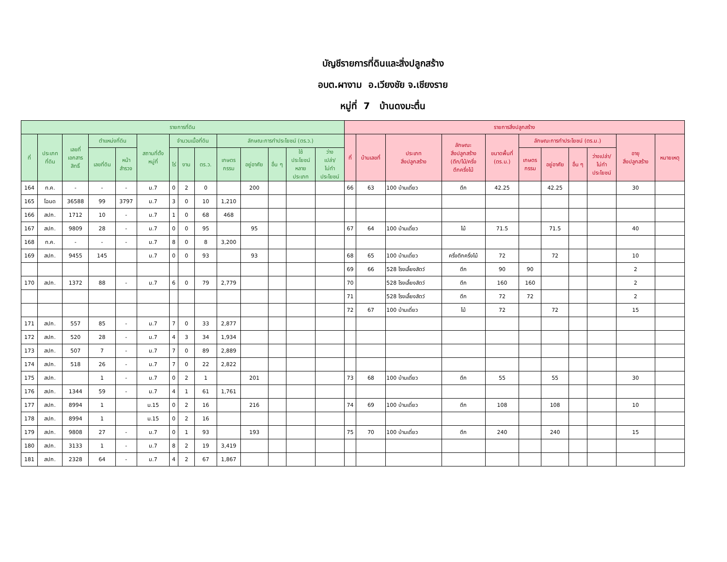บัญชีรายการที่ดินและสิ่งปลูกสร้าง
อบต.ผางาม อ.เวียงชัย จ.เชียงราย
หมู่ที่ 7 บ้านดงมะตื่น
| รายการที่ดิน | | | | | | | | | | | | | | รายการสิ่งปลูกสร้าง | | | | | | | | | | |
| --- | --- | --- | --- | --- | --- | --- | --- | --- | --- | --- | --- | --- | --- | --- | --- | --- | --- | --- | --- | --- | --- | --- | --- | --- |
| ที่ | ประเภท ที่ดิน | เลขที่ เอกสาร สิทธิ์ | ตำแหน่งที่ดิน | | สถานที่ตั้ง หมู่ที่ | จำนวนเนื้อที่ดิน | | | ลักษณะการทำประโยชน์ (ตร.ว.) | | | | | ที่ | บ้านเลขที่ | ประเภท สิ่งปลูกสร้าง | ลักษณะ สิ่งปลูกสร้าง (ตึก/ไม้/ครึ่ง ตึกครึ่งไม้ | ขนาดพื้นที่ (ตร.ม.) | ลักษณะการทำประโยชน์ (ตร.ม.) | | | | อายุ สิ่งปลูกสร้าง | หมายเหตุ |
| | | | เลขที่ดิน | หน้า สำรวจ | | ไร่ | งาน | ตร.ว. | เกษตร กรรม | อยู่อาศัย | อื่น ๆ | ใช้ ประโยชน์ หลาย ประเภท | ว่าง เปล่า/ ไม่ทำ ประโยชน์ | | | | | | เกษตร กรรม | อยู่อาศัย | อื่น ๆ | ว่างเปล่า/ ไม่ทำ ประโยชน์ | | |
| 164 | ท.ค. | - | - | - | ม.7 | 0 | 2 | 0 | | 200 | | | | 66 | 63 | 100 บ้านเดี่ยว | ตึก | 42.25 | | 42.25 | | | 30 | |
| 165 | โฉนด | 36588 | 99 | 3797 | ม.7 | 3 | 0 | 10 | 1,210 | | | | | | | | | | | | | | | |
| 166 | สปก. | 1712 | 10 | - | ม.7 | 1 | 0 | 68 | 468 | | | | | | | | | | | | | | | |
| 167 | สปก. | 9809 | 28 | - | ม.7 | 0 | 0 | 95 | | 95 | | | | 67 | 64 | 100 บ้านเดี่ยว | ไม้ | 71.5 | | 71.5 | | | 40 | |
| 168 | ท.ค. | - | - | - | ม.7 | 8 | 0 | 8 | 3,200 | | | | | | | | | | | | | | | |
| 169 | สปก. | 9455 | 145 | | ม.7 | 0 | 0 | 93 | | 93 | | | | 68 | 65 | 100 บ้านเดี่ยว | ครึ่งตึกครึ่งไม้ | 72 | | 72 | | | 10 | |
| | | | | | | | | | | | | | | 69 | 66 | 528 โรงเลี้ยงสัตว์ | ตึก | 90 | 90 | | | | 2 | |
| 170 | สปก. | 1372 | 88 | - | ม.7 | 6 | 0 | 79 | 2,779 | | | | | 70 | | 528 โรงเลี้ยงสัตว์ | ตึก | 160 | 160 | | | | 2 | |
| | | | | | | | | | | | | | | 71 | | 528 โรงเลี้ยงสัตว์ | ตึก | 72 | 72 | | | | 2 | |
| | | | | | | | | | | | | | | 72 | 67 | 100 บ้านเดี่ยว | ไม้ | 72 | | 72 | | | 15 | |
| 171 | สปก. | 557 | 85 | - | ม.7 | 7 | 0 | 33 | 2,877 | | | | | | | | | | | | | | | |
| 172 | สปก. | 520 | 28 | - | ม.7 | 4 | 3 | 34 | 1,934 | | | | | | | | | | | | | | | |
| 173 | สปก. | 507 | 7 | - | ม.7 | 7 | 0 | 89 | 2,889 | | | | | | | | | | | | | | | |
| 174 | สปก. | 518 | 26 | - | ม.7 | 7 | 0 | 22 | 2,822 | | | | | | | | | | | | | | | |
| 175 | สปก. | | 1 | - | ม.7 | 0 | 2 | 1 | | 201 | | | | 73 | 68 | 100 บ้านเดี่ยว | ตึก | 55 | | 55 | | | 30 | |
| 176 | สปก. | 1344 | 59 | - | ม.7 | 4 | 1 | 61 | 1,761 | | | | | | | | | | | | | | | |
| 177 | สปก. | 8994 | 1 | | ม.15 | 0 | 2 | 16 | | 216 | | | | 74 | 69 | 100 บ้านเดี่ยว | ตึก | 108 | | 108 | | | 10 | |
| 178 | สปก. | 8994 | 1 | | ม.15 | 0 | 2 | 16 | | | | | | | | | | | | | | | | |
| 179 | สปก. | 9808 | 27 | - | ม.7 | 0 | 1 | 93 | | 193 | | | | 75 | 70 | 100 บ้านเดี่ยว | ตึก | 240 | | 240 | | | 15 | |
| 180 | สปก. | 3133 | 1 | - | ม.7 | 8 | 2 | 19 | 3,419 | | | | | | | | | | | | | | | |
| 181 | สปก. | 2328 | 64 | - | ม.7 | 4 | 2 | 67 | 1,867 | | | | | | | | | | | | | | | |